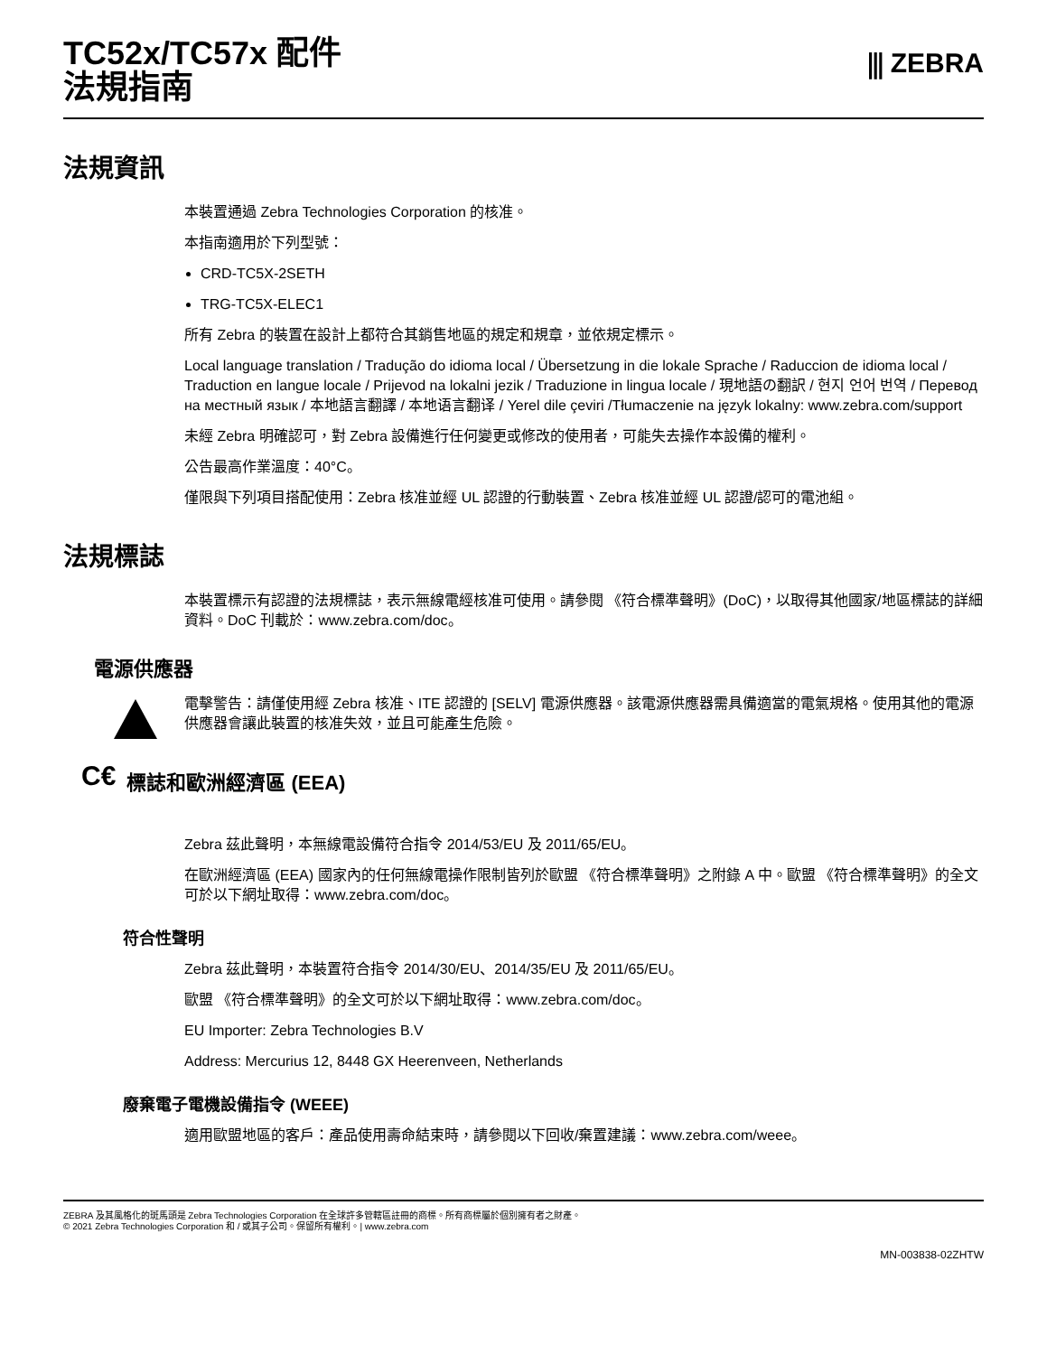TC52x/TC57x 配件
法規指南
⫼ ZEBRA
法規資訊
本裝置通過 Zebra Technologies Corporation 的核准。
本指南適用於下列型號：
CRD-TC5X-2SETH
TRG-TC5X-ELEC1
所有 Zebra 的裝置在設計上都符合其銷售地區的規定和規章，並依規定標示。
Local language translation / Tradução do idioma local / Übersetzung in die lokale Sprache / Raduccion de idioma local / Traduction en langue locale / Prijevod na lokalni jezik / Traduzione in lingua locale / 現地語の翻訳 / 현지 언어 번역 / Перевод на местный язык / 本地語言翻譯 / 本地语言翻译 / Yerel dile çeviri /Tłumaczenie na język lokalny: www.zebra.com/support
未經 Zebra 明確認可，對 Zebra 設備進行任何變更或修改的使用者，可能失去操作本設備的權利。
公告最高作業溫度：40°C。
僅限與下列項目搭配使用：Zebra 核准並經 UL 認證的行動裝置、Zebra 核准並經 UL 認證/認可的電池組。
法規標誌
本裝置標示有認證的法規標誌，表示無線電經核准可使用。請參閱 《符合標準聲明》(DoC)，以取得其他國家/地區標誌的詳細資料。DoC 刊載於：www.zebra.com/doc。
電源供應器
電擊警告：請僅使用經 Zebra 核准、ITE 認證的 [SELV] 電源供應器。該電源供應器需具備適當的電氣規格。使用其他的電源供應器會讓此裝置的核准失效，並且可能產生危險。
C€
標誌和歐洲經濟區 (EEA)
Zebra 茲此聲明，本無線電設備符合指令 2014/53/EU 及 2011/65/EU。
在歐洲經濟區 (EEA) 國家內的任何無線電操作限制皆列於歐盟 《符合標準聲明》之附錄 A 中。歐盟 《符合標準聲明》的全文可於以下網址取得：www.zebra.com/doc。
符合性聲明
Zebra 茲此聲明，本裝置符合指令 2014/30/EU、2014/35/EU 及 2011/65/EU。
歐盟 《符合標準聲明》的全文可於以下網址取得：www.zebra.com/doc。
EU Importer: Zebra Technologies B.V
Address: Mercurius 12, 8448 GX Heerenveen, Netherlands
廢棄電子電機設備指令 (WEEE)
適用歐盟地區的客戶：產品使用壽命結束時，請參閱以下回收/棄置建議：www.zebra.com/weee。
ZEBRA 及其風格化的斑馬頭是 Zebra Technologies Corporation 在全球許多管轄區註冊的商標。所有商標屬於個別擁有者之財產。
© 2021 Zebra Technologies Corporation 和 / 或其子公司。保留所有權利。| www.zebra.com
MN-003838-02ZHTW